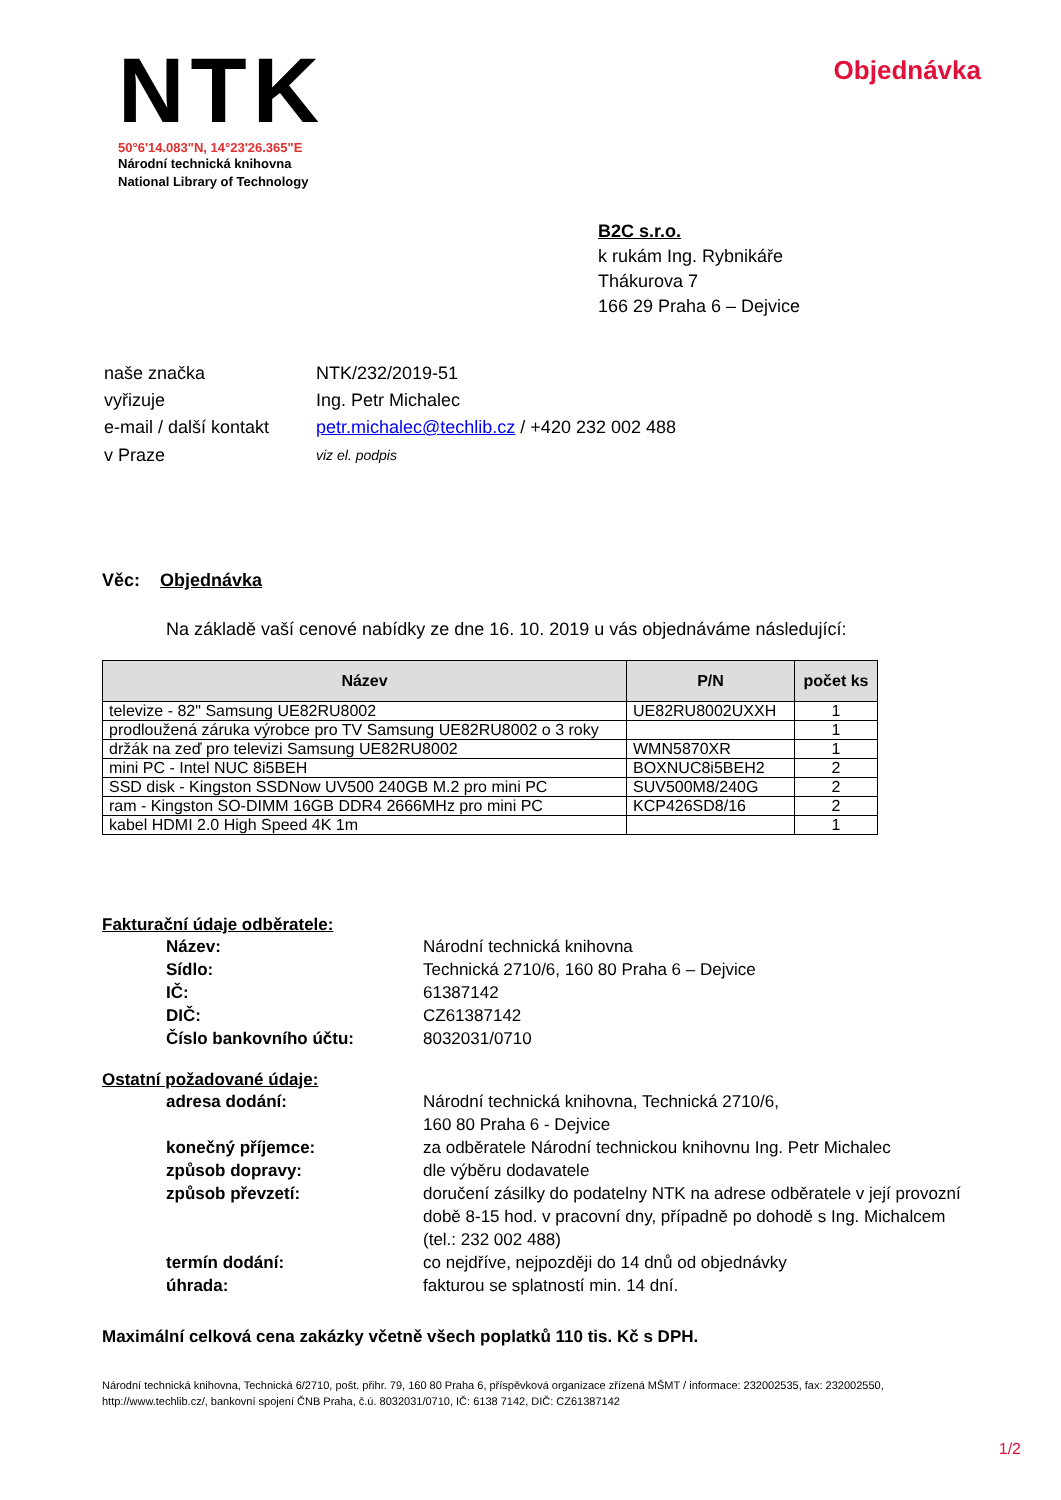NTK
50°6'14.083"N, 14°23'26.365"E
Národní technická knihovna
National Library of Technology
Objednávka
B2C s.r.o.
k rukám Ing. Rybnikáře
Thákurova 7
166 29 Praha 6 – Dejvice
| naše značka | NTK/232/2019-51 |
| vyřizuje | Ing. Petr Michalec |
| e-mail / další kontakt | petr.michalec@techlib.cz / +420 232 002 488 |
| v Praze | viz el. podpis |
Věc: Objednávka
Na základě vaší cenové nabídky ze dne 16. 10. 2019 u vás objednáváme následující:
| Název | P/N | počet ks |
| --- | --- | --- |
| televize - 82" Samsung UE82RU8002 | UE82RU8002UXXH | 1 |
| prodloužená záruka výrobce pro TV Samsung UE82RU8002 o 3 roky | | 1 |
| držák na zeď pro televizi Samsung UE82RU8002 | WMN5870XR | 1 |
| mini PC - Intel NUC 8i5BEH | BOXNUC8i5BEH2 | 2 |
| SSD disk - Kingston SSDNow UV500 240GB M.2 pro mini PC | SUV500M8/240G | 2 |
| ram - Kingston SO-DIMM 16GB DDR4 2666MHz pro mini PC | KCP426SD8/16 | 2 |
| kabel HDMI 2.0 High Speed 4K 1m | | 1 |
Fakturační údaje odběratele:
| Název: | Národní technická knihovna |
| Sídlo: | Technická 2710/6, 160 80 Praha 6 – Dejvice |
| IČ: | 61387142 |
| DIČ: | CZ61387142 |
| Číslo bankovního účtu: | 8032031/0710 |
Ostatní požadované údaje:
| adresa dodání: | Národní technická knihovna, Technická 2710/6, 160 80 Praha 6 - Dejvice |
| konečný příjemce: | za odběratele Národní technickou knihovnu Ing. Petr Michalec |
| způsob dopravy: | dle výběru dodavatele |
| způsob převzetí: | doručení zásilky do podatelny NTK na adrese odběratele v její provozní době 8-15 hod. v pracovní dny, případně po dohodě s Ing. Michalcem (tel.: 232 002 488) |
| termín dodání: | co nejdříve, nejpozději do 14 dnů od objednávky |
| úhrada: | fakturou se splatností min. 14 dní. |
Maximální celková cena zakázky včetně všech poplatků 110 tis. Kč s DPH.
Národní technická knihovna, Technická 6/2710, pošt. přihr. 79, 160 80 Praha 6, příspěvková organizace zřízená MŠMT / informace: 232002535, fax: 232002550, http://www.techlib.cz/, bankovní spojení ČNB Praha, č.ú. 8032031/0710, IČ: 6138 7142, DIČ: CZ61387142
1/2